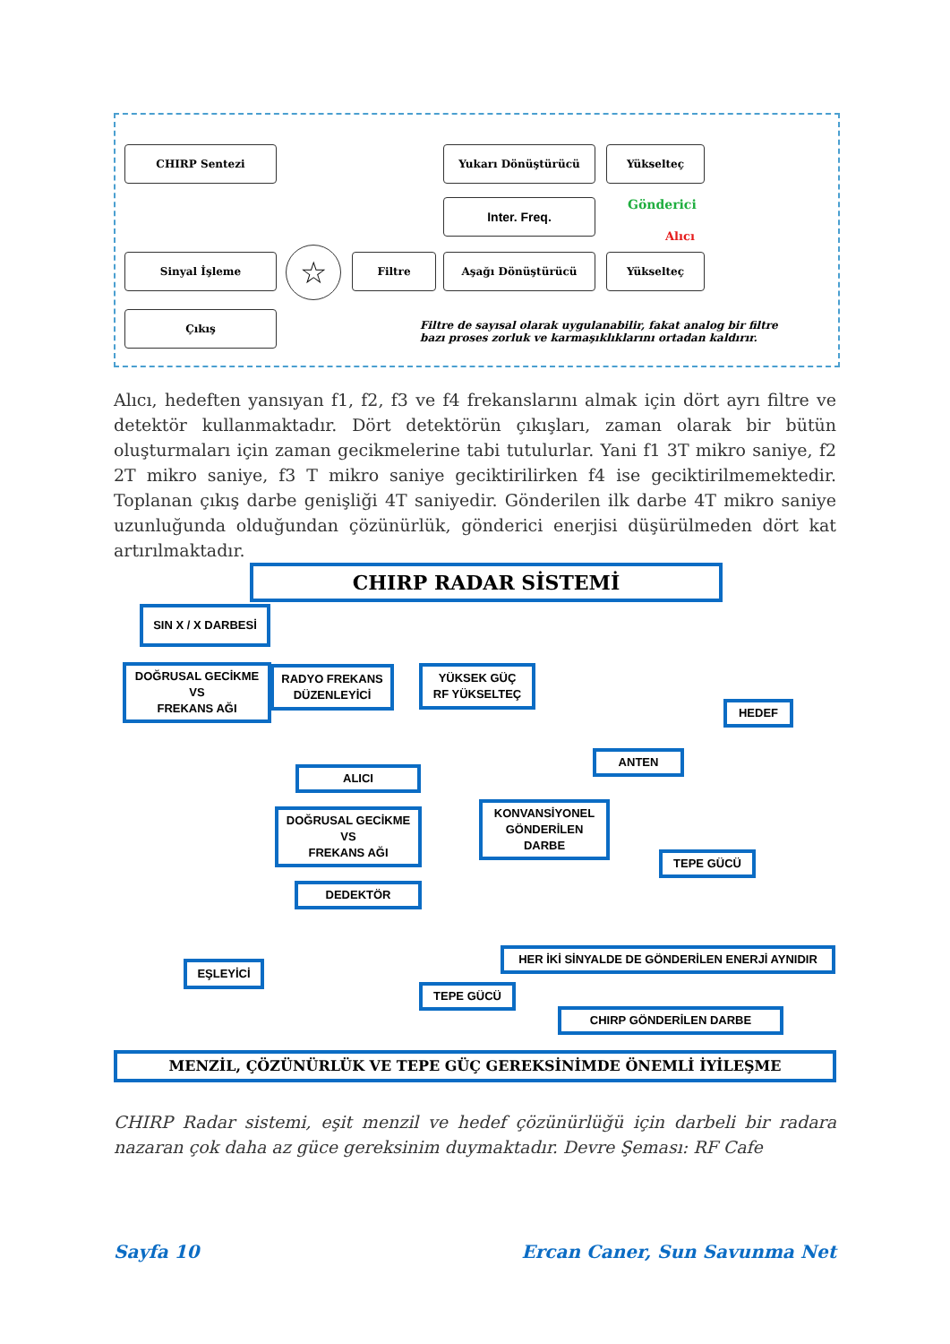CHIRP Sentezi Yukarı Dönüştürücü Yükselteç
Inter. Freq. Gönderici
Alıcı
Sinyal İşleme ☆ Filtre Aşağı Dönüştürücü Yükselteç
Çıkış
Filtre de sayısal olarak uygulanabilir, fakat analog bir filtre
bazı proses zorluk ve karmaşıklıklarını ortadan kaldırır.
Alıcı, hedeften yansıyan f1, f2, f3 ve f4 frekanslarını almak için dört ayrı filtre ve detektör kullanmaktadır. Dört detektörün çıkışları, zaman olarak bir bütün oluşturmaları için zaman gecikmelerine tabi tutulurlar. Yani f1 3T mikro saniye, f2 2T mikro saniye, f3 T mikro saniye geciktirilirken f4 ise geciktirilmemektedir. Toplanan çıkış darbe genişliği 4T saniyedir. Gönderilen ilk darbe 4T mikro saniye uzunluğunda olduğundan çözünürlük, gönderici enerjisi düşürülmeden dört kat artırılmaktadır.
CHIRP RADAR SİSTEMİ
SIN X / X DARBESİ
DOĞRUSAL GECİKME
VS
FREKANS AĞI
RADYO FREKANS
DÜZENLEYİCİ
YÜKSEK GÜÇ
RF YÜKSELTEÇ
HEDEF
ANTEN
ALICI
DOĞRUSAL GECİKME
VS
FREKANS AĞI
KONVANSİYONEL
GÖNDERİLEN
DARBE
TEPE GÜCÜ
DEDEKTÖR
HER İKİ SİNYALDE DE GÖNDERİLEN ENERJİ AYNIDIR
EŞLEYİCİ
TEPE GÜCÜ
CHIRP GÖNDERİLEN DARBE
MENZİL, ÇÖZÜNÜRLÜK VE TEPE GÜÇ GEREKSİNİMDE ÖNEMLİ İYİLEŞME
CHIRP Radar sistemi, eşit menzil ve hedef çözünürlüğü için darbeli bir radara nazaran çok daha az güce gereksinim duymaktadır. Devre Şeması: RF Cafe
Sayfa 10 Ercan Caner, Sun Savunma Net